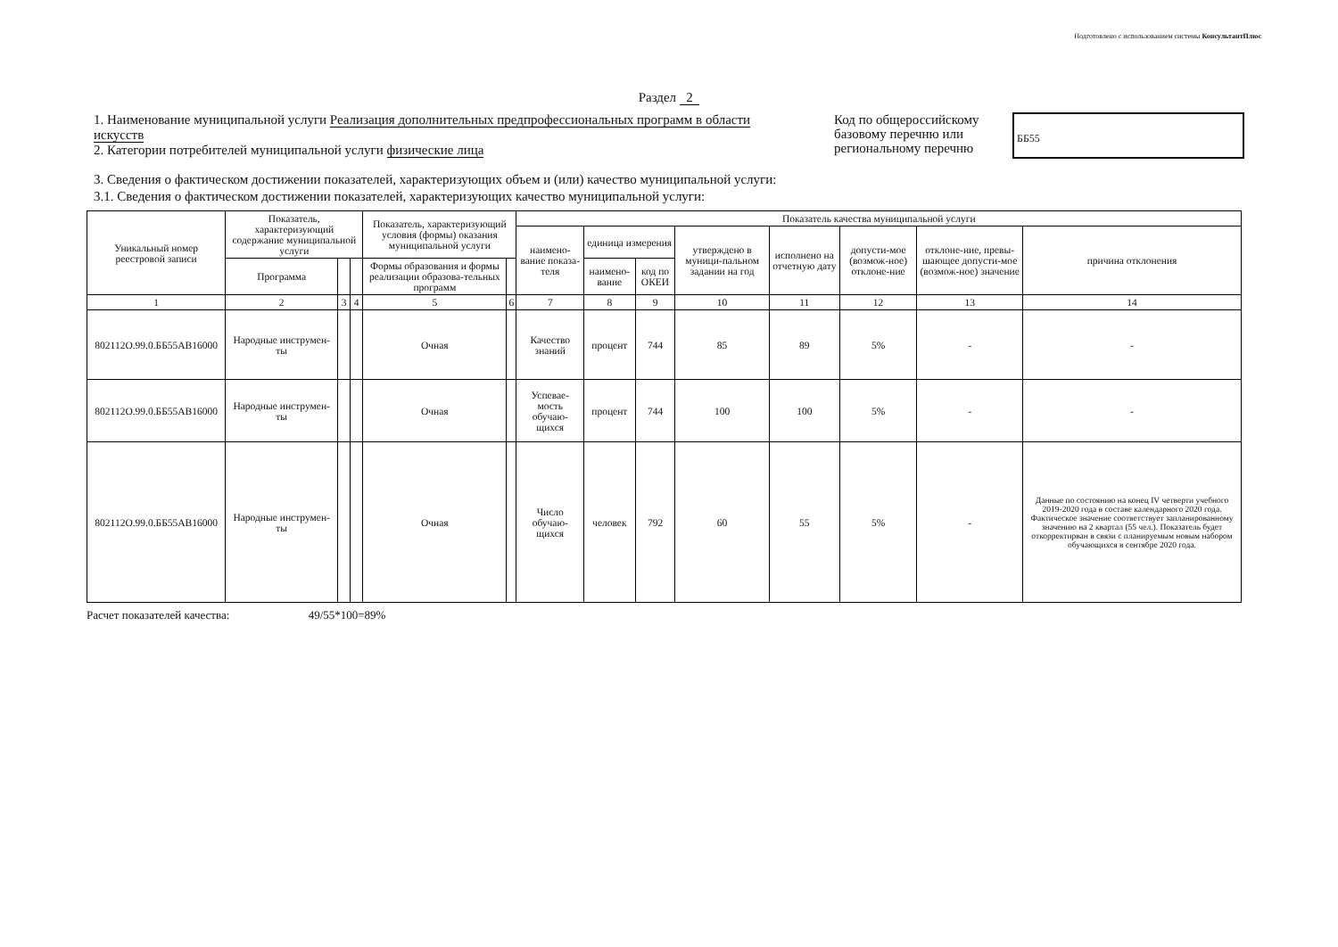Подготовлено с использованием системы КонсультантПлюс
Раздел 2
1. Наименование муниципальной услуги Реализация дополнительных предпрофессиональных программ в области искусств
2. Категории потребителей муниципальной услуги физические лица
Код по общероссийскому базовому перечню или региональному перечню
ББ55
3. Сведения о фактическом достижении показателей, характеризующих объем и (или) качество муниципальной услуги:
3.1. Сведения о фактическом достижении показателей, характеризующих качество муниципальной услуги:
| Уникальный номер реестровой записи | Показатель, характеризующий содержание муниципальной услуги | | | Показатель, характеризующий условия (формы) оказания муниципальной услуги | | Показатель качества муниципальной услуги | | | | | | | |
| --- | --- | --- | --- | --- | --- | --- | --- | --- | --- | --- | --- | --- | --- |
| | | | | | | наимено-вание показа-теля | единица измерения | | утверждено в муници-пальном задании на год | исполнено на отчетную дату | допусти-мое (возмож-ное) отклоне-ние | отклоне-ние, превы-шающее допусти-мое (возмож-ное) значение | причина отклонения |
| | Программа | | | Формы образования и формы реализации образова-тельных программ | | | наимено-вание | код по ОКЕИ | | | | | |
| 1 | 2 | 3 | 4 | 5 | 6 | 7 | 8 | 9 | 10 | 11 | 12 | 13 | 14 |
| 802112О.99.0.ББ55АВ16000 | Народные инструмен-ты | | | Очная | | Качество знаний | процент | 744 | 85 | 89 | 5% | - | - |
| 802112О.99.0.ББ55АВ16000 | Народные инструмен-ты | | | Очная | | Успевае-мость обучаю-щихся | процент | 744 | 100 | 100 | 5% | - | - |
| 802112О.99.0.ББ55АВ16000 | Народные инструмен-ты | | | Очная | | Число обучаю-щихся | человек | 792 | 60 | 55 | 5% | - | Данные по состоянию на конец IV четверти учебного 2019-2020 года в составе календарного 2020 года. Фактическое значение соответствует запланированному значению на 2 квартал (55 чел.). Показатель будет откорректирван в связи с планируемым новым набором обучающихся в сентябре 2020 года. |
Расчет показателей качества: 49/55*100=89%